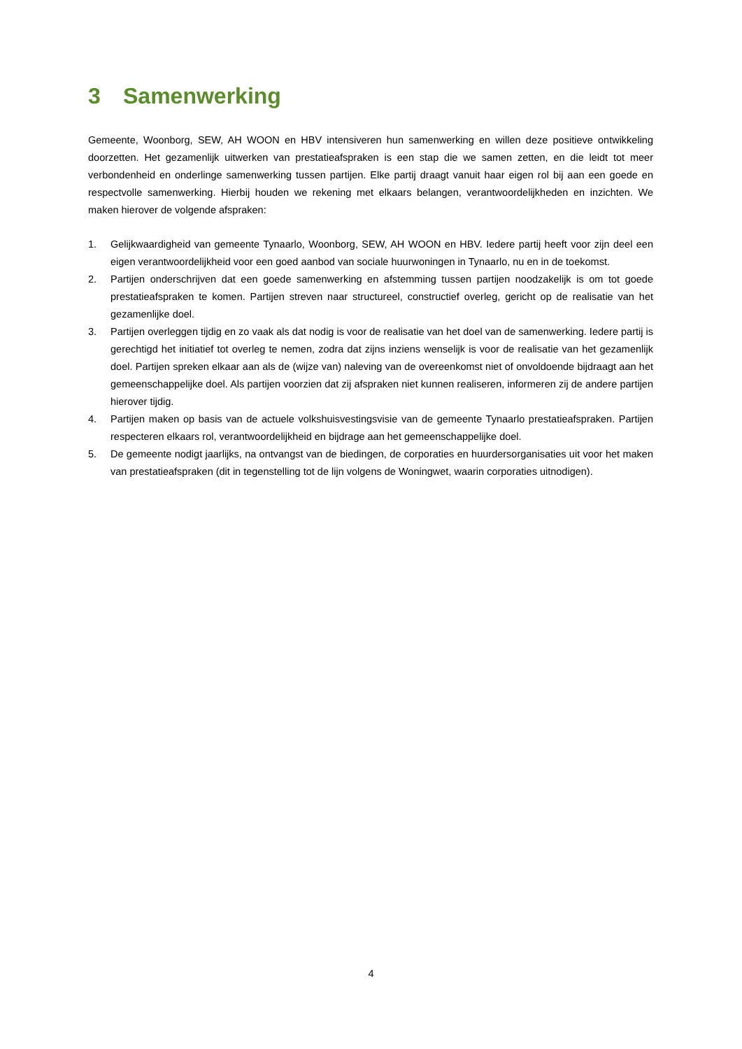3 Samenwerking
Gemeente, Woonborg, SEW, AH WOON en HBV intensiveren hun samenwerking en willen deze positieve ontwikkeling doorzetten. Het gezamenlijk uitwerken van prestatieafspraken is een stap die we samen zetten, en die leidt tot meer verbondenheid en onderlinge samenwerking tussen partijen. Elke partij draagt vanuit haar eigen rol bij aan een goede en respectvolle samenwerking. Hierbij houden we rekening met elkaars belangen, verantwoordelijkheden en inzichten. We maken hierover de volgende afspraken:
1. Gelijkwaardigheid van gemeente Tynaarlo, Woonborg, SEW, AH WOON en HBV. Iedere partij heeft voor zijn deel een eigen verantwoordelijkheid voor een goed aanbod van sociale huurwoningen in Tynaarlo, nu en in de toekomst.
2. Partijen onderschrijven dat een goede samenwerking en afstemming tussen partijen noodzakelijk is om tot goede prestatieafspraken te komen. Partijen streven naar structureel, constructief overleg, gericht op de realisatie van het gezamenlijke doel.
3. Partijen overleggen tijdig en zo vaak als dat nodig is voor de realisatie van het doel van de samenwerking. Iedere partij is gerechtigd het initiatief tot overleg te nemen, zodra dat zijns inziens wenselijk is voor de realisatie van het gezamenlijk doel. Partijen spreken elkaar aan als de (wijze van) naleving van de overeenkomst niet of onvoldoende bijdraagt aan het gemeenschappelijke doel. Als partijen voorzien dat zij afspraken niet kunnen realiseren, informeren zij de andere partijen hierover tijdig.
4. Partijen maken op basis van de actuele volkshuisvestingsvisie van de gemeente Tynaarlo prestatieafspraken. Partijen respecteren elkaars rol, verantwoordelijkheid en bijdrage aan het gemeenschappelijke doel.
5. De gemeente nodigt jaarlijks, na ontvangst van de biedingen, de corporaties en huurdersorganisaties uit voor het maken van prestatieafspraken (dit in tegenstelling tot de lijn volgens de Woningwet, waarin corporaties uitnodigen).
4